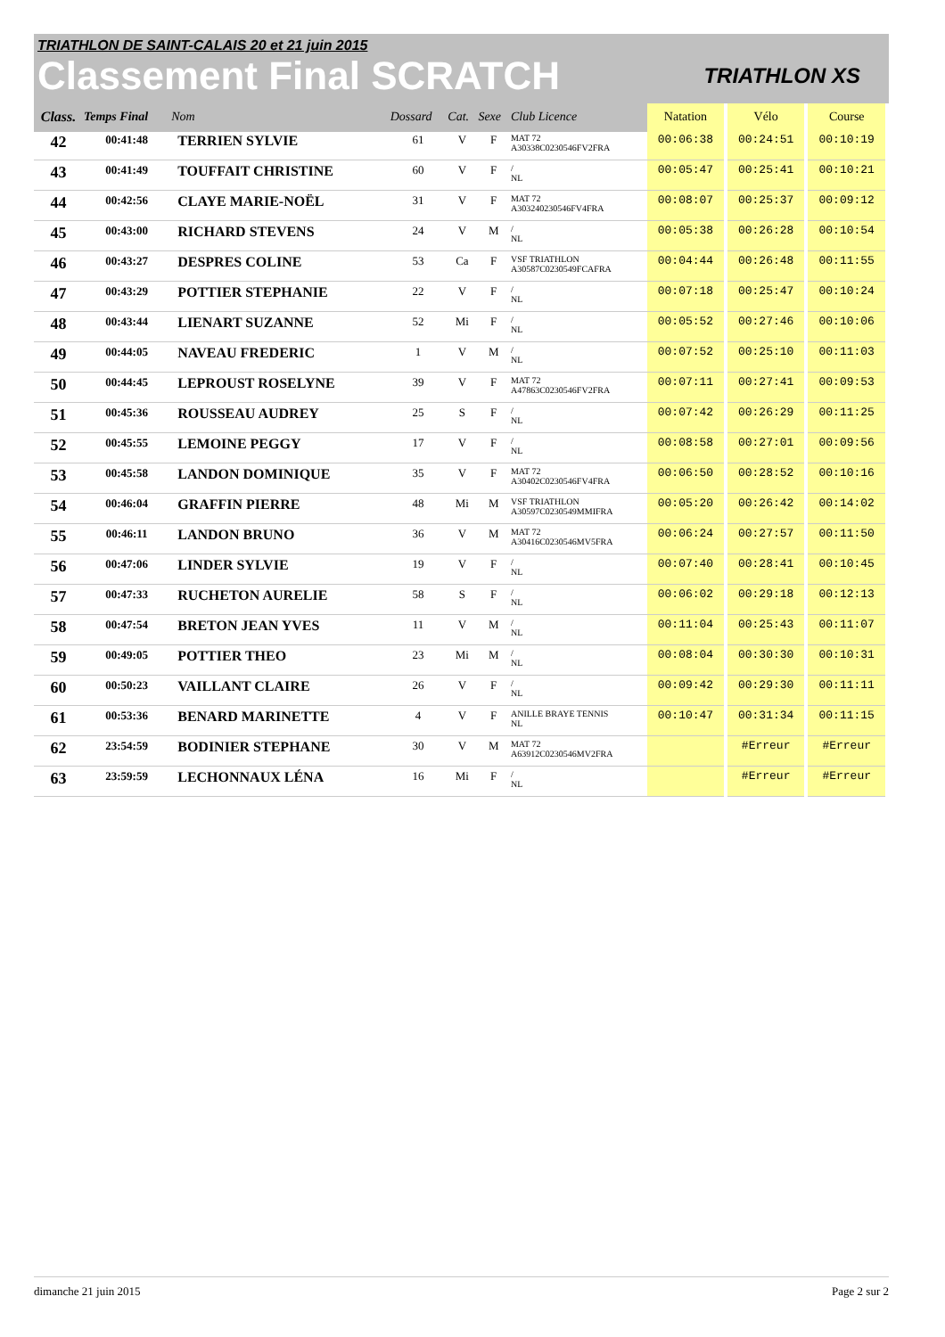TRIATHLON DE SAINT-CALAIS 20 et 21 juin 2015
Classement Final SCRATCH
TRIATHLON XS
| Class. | Temps Final | Nom | Dossard | Cat. | Sexe | Club Licence | Natation | Vélo | Course |
| --- | --- | --- | --- | --- | --- | --- | --- | --- | --- |
| 42 | 00:41:48 | TERRIEN SYLVIE | 61 | V | F | MAT 72 A30338C0230546FV2FRA | 00:06:38 | 00:24:51 | 00:10:19 |
| 43 | 00:41:49 | TOUFFAIT CHRISTINE | 60 | V | F | / NL | 00:05:47 | 00:25:41 | 00:10:21 |
| 44 | 00:42:56 | CLAYE MARIE-NOËL | 31 | V | F | MAT 72 A303240230546FV4FRA | 00:08:07 | 00:25:37 | 00:09:12 |
| 45 | 00:43:00 | RICHARD STEVENS | 24 | V | M | / NL | 00:05:38 | 00:26:28 | 00:10:54 |
| 46 | 00:43:27 | DESPRES COLINE | 53 | Ca | F | VSF TRIATHLON A30587C0230549FCAFRA | 00:04:44 | 00:26:48 | 00:11:55 |
| 47 | 00:43:29 | POTTIER STEPHANIE | 22 | V | F | / NL | 00:07:18 | 00:25:47 | 00:10:24 |
| 48 | 00:43:44 | LIENART SUZANNE | 52 | Mi | F | / NL | 00:05:52 | 00:27:46 | 00:10:06 |
| 49 | 00:44:05 | NAVEAU FREDERIC | 1 | V | M | / NL | 00:07:52 | 00:25:10 | 00:11:03 |
| 50 | 00:44:45 | LEPROUST ROSELYNE | 39 | V | F | MAT 72 A47863C0230546FV2FRA | 00:07:11 | 00:27:41 | 00:09:53 |
| 51 | 00:45:36 | ROUSSEAU AUDREY | 25 | S | F | / NL | 00:07:42 | 00:26:29 | 00:11:25 |
| 52 | 00:45:55 | LEMOINE PEGGY | 17 | V | F | / NL | 00:08:58 | 00:27:01 | 00:09:56 |
| 53 | 00:45:58 | LANDON DOMINIQUE | 35 | V | F | MAT 72 A30402C0230546FV4FRA | 00:06:50 | 00:28:52 | 00:10:16 |
| 54 | 00:46:04 | GRAFFIN PIERRE | 48 | Mi | M | VSF TRIATHLON A30597C0230549MMIFRA | 00:05:20 | 00:26:42 | 00:14:02 |
| 55 | 00:46:11 | LANDON BRUNO | 36 | V | M | MAT 72 A30416C0230546MV5FRA | 00:06:24 | 00:27:57 | 00:11:50 |
| 56 | 00:47:06 | LINDER SYLVIE | 19 | V | F | / NL | 00:07:40 | 00:28:41 | 00:10:45 |
| 57 | 00:47:33 | RUCHETON AURELIE | 58 | S | F | / NL | 00:06:02 | 00:29:18 | 00:12:13 |
| 58 | 00:47:54 | BRETON JEAN YVES | 11 | V | M | / NL | 00:11:04 | 00:25:43 | 00:11:07 |
| 59 | 00:49:05 | POTTIER THEO | 23 | Mi | M | / NL | 00:08:04 | 00:30:30 | 00:10:31 |
| 60 | 00:50:23 | VAILLANT CLAIRE | 26 | V | F | / NL | 00:09:42 | 00:29:30 | 00:11:11 |
| 61 | 00:53:36 | BENARD MARINETTE | 4 | V | F | ANILLE BRAYE TENNIS NL | 00:10:47 | 00:31:34 | 00:11:15 |
| 62 | 23:54:59 | BODINIER STEPHANE | 30 | V | M | MAT 72 A63912C0230546MV2FRA | | #Erreur | #Erreur |
| 63 | 23:59:59 | LECHONNAUX LÉNA | 16 | Mi | F | / NL | | #Erreur | #Erreur |
dimanche 21 juin 2015 Page 2 sur 2